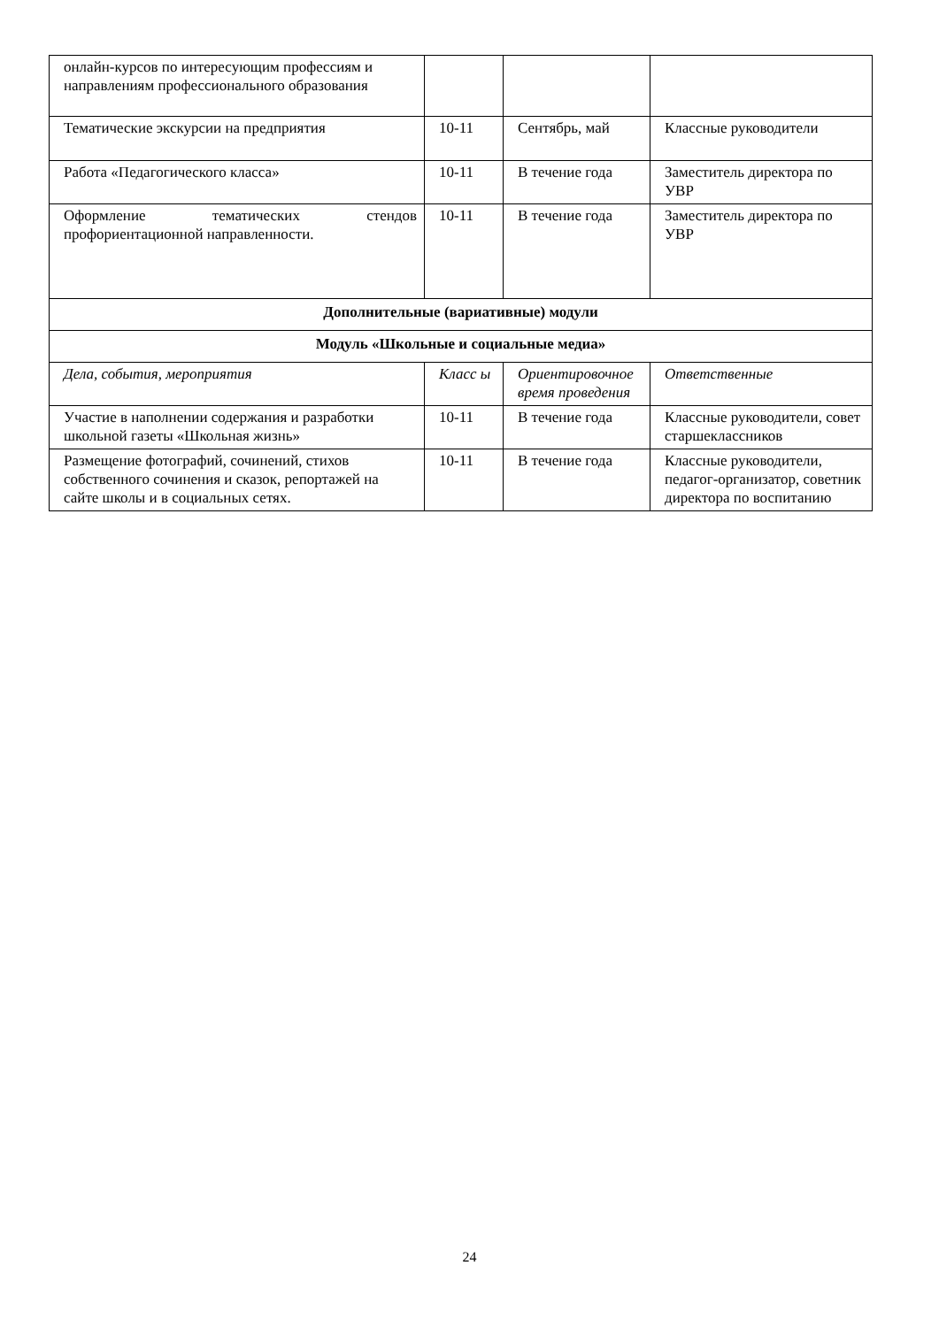| онлайн-курсов по интересующим профессиям и направлениям профессионального образования | | | |
| Тематические экскурсии на предприятия | 10-11 | Сентябрь, май | Классные руководители |
| Работа «Педагогического класса» | 10-11 | В течение года | Заместитель директора по УВР |
| Оформление тематических стендов профориентационной направленности. | 10-11 | В течение года | Заместитель директора по УВР |
| Дополнительные (вариативные) модули | | | |
| Модуль «Школьные и социальные медиа» | | | |
| Дела, события, мероприятия | Класс ы | Ориентировочное время проведения | Ответственные |
| Участие в наполнении содержания и разработки школьной газеты «Школьная жизнь» | 10-11 | В течение года | Классные руководители, совет старшеклассников |
| Размещение фотографий, сочинений, стихов собственного сочинения и сказок, репортажей на сайте школы и в социальных сетях. | 10-11 | В течение года | Классные руководители, педагог-организатор, советник директора по воспитанию |
24